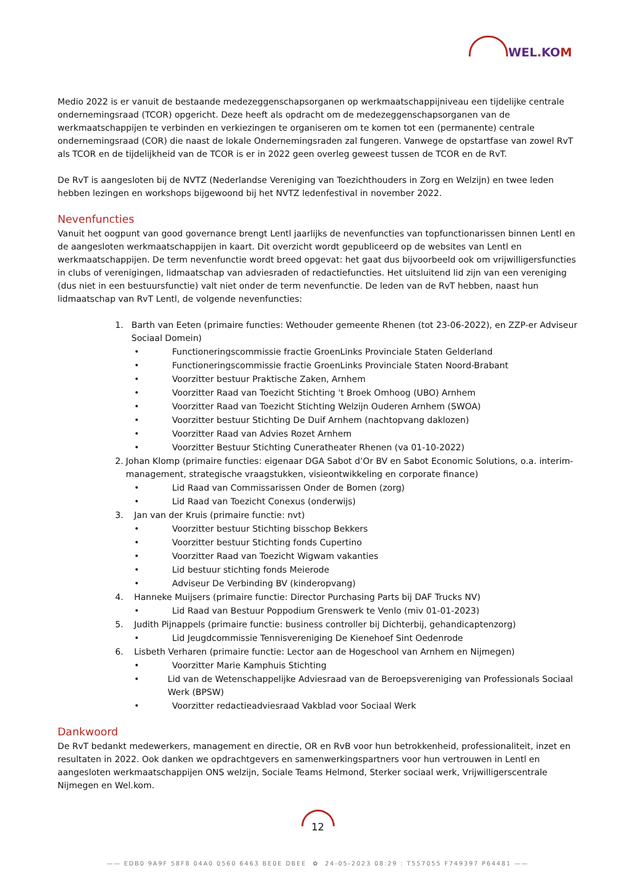WEL. KOM
Medio 2022 is er vanuit de bestaande medezeggenschapsorganen op werkmaatschappijniveau een tijdelijke centrale ondernemingsraad (TCOR) opgericht. Deze heeft als opdracht om de medezeggenschapsorganen van de werkmaatschappijen te verbinden en verkiezingen te organiseren om te komen tot een (permanente) centrale ondernemingsraad (COR) die naast de lokale Ondernemingsraden zal fungeren. Vanwege de opstartfase van zowel RvT als TCOR en de tijdelijkheid van de TCOR is er in 2022 geen overleg geweest tussen de TCOR en de RvT.
De RvT is aangesloten bij de NVTZ (Nederlandse Vereniging van Toezichthouders in Zorg en Welzijn) en twee leden hebben lezingen en workshops bijgewoond bij het NVTZ ledenfestival in november 2022.
Nevenfuncties
Vanuit het oogpunt van good governance brengt Lentl jaarlijks de nevenfuncties van topfunctionarissen binnen Lentl en de aangesloten werkmaatschappijen in kaart. Dit overzicht wordt gepubliceerd op de websites van Lentl en werkmaatschappijen. De term nevenfunctie wordt breed opgevat: het gaat dus bijvoorbeeld ook om vrijwilligersfuncties in clubs of verenigingen, lidmaatschap van adviesraden of redactiefuncties. Het uitsluitend lid zijn van een vereniging (dus niet in een bestuursfunctie) valt niet onder de term nevenfunctie. De leden van de RvT hebben, naast hun lidmaatschap van RvT Lentl, de volgende nevenfuncties:
1. Barth van Eeten (primaire functies: Wethouder gemeente Rhenen (tot 23-06-2022), en ZZP-er Adviseur Sociaal Domein)
• Functioneringscommissie fractie GroenLinks Provinciale Staten Gelderland
• Functioneringscommissie fractie GroenLinks Provinciale Staten Noord-Brabant
• Voorzitter bestuur Praktische Zaken, Arnhem
• Voorzitter Raad van Toezicht Stichting 't Broek Omhoog (UBO) Arnhem
• Voorzitter Raad van Toezicht Stichting Welzijn Ouderen Arnhem (SWOA)
• Voorzitter bestuur Stichting De Duif Arnhem (nachtopvang daklozen)
• Voorzitter Raad van Advies Rozet Arnhem
• Voorzitter Bestuur Stichting Cuneratheater Rhenen (va 01-10-2022)
2. Johan Klomp (primaire functies: eigenaar DGA Sabot d’Or BV en Sabot Economic Solutions, o.a. interim-management, strategische vraagstukken, visieontwikkeling en corporate finance)
• Lid Raad van Commissarissen Onder de Bomen (zorg)
• Lid Raad van Toezicht Conexus (onderwijs)
3. Jan van der Kruis (primaire functie: nvt)
• Voorzitter bestuur Stichting bisschop Bekkers
• Voorzitter bestuur Stichting fonds Cupertino
• Voorzitter Raad van Toezicht Wigwam vakanties
• Lid bestuur stichting fonds Meierode
• Adviseur De Verbinding BV (kinderopvang)
4. Hanneke Muijsers (primaire functie: Director Purchasing Parts bij DAF Trucks NV)
• Lid Raad van Bestuur Poppodium Grenswerk te Venlo (miv 01-01-2023)
5. Judith Pijnappels (primaire functie: business controller bij Dichterbij, gehandicaptenzorg)
• Lid Jeugdcommissie Tennisvereniging De Kienehoef Sint Oedenrode
6. Lisbeth Verharen (primaire functie: Lector aan de Hogeschool van Arnhem en Nijmegen)
• Voorzitter Marie Kamphuis Stichting
• Lid van de Wetenschappelijke Adviesraad van de Beroepsvereniging van Professionals Sociaal Werk (BPSW)
• Voorzitter redactieadviesraad Vakblad voor Sociaal Werk
Dankwoord
De RvT bedankt medewerkers, management en directie, OR en RvB voor hun betrokkenheid, professionaliteit, inzet en resultaten in 2022. Ook danken we opdrachtgevers en samenwerkingspartners voor hun vertrouwen in Lentl en aangesloten werkmaatschappijen ONS welzijn, Sociale Teams Helmond, Sterker sociaal werk, Vrijwilligerscentrale Nijmegen en Wel.kom.
12
—— EDB0 9A9F 58F8 04A0 0560 6463 BE0E DBEE ✿ 24-05-2023 08:29 : T557055 F749397 P64481 ——